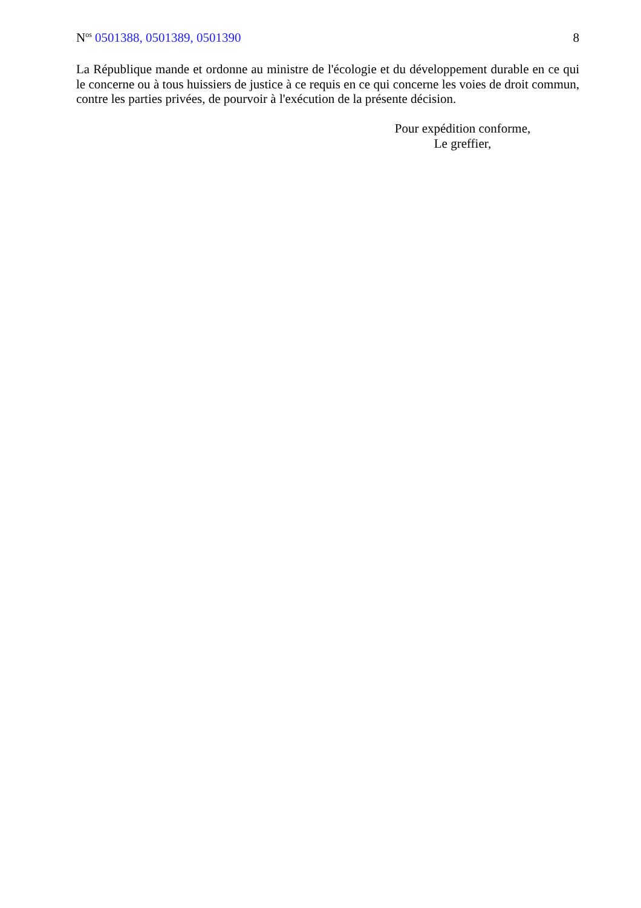N<sup>os</sup> 0501388, 0501389, 0501390 8
La République mande et ordonne au ministre de l'écologie et du développement durable en ce qui le concerne ou à tous huissiers de justice à ce requis en ce qui concerne les voies de droit commun, contre les parties privées, de pourvoir à l'exécution de la présente décision.
Pour expédition conforme,
Le greffier,